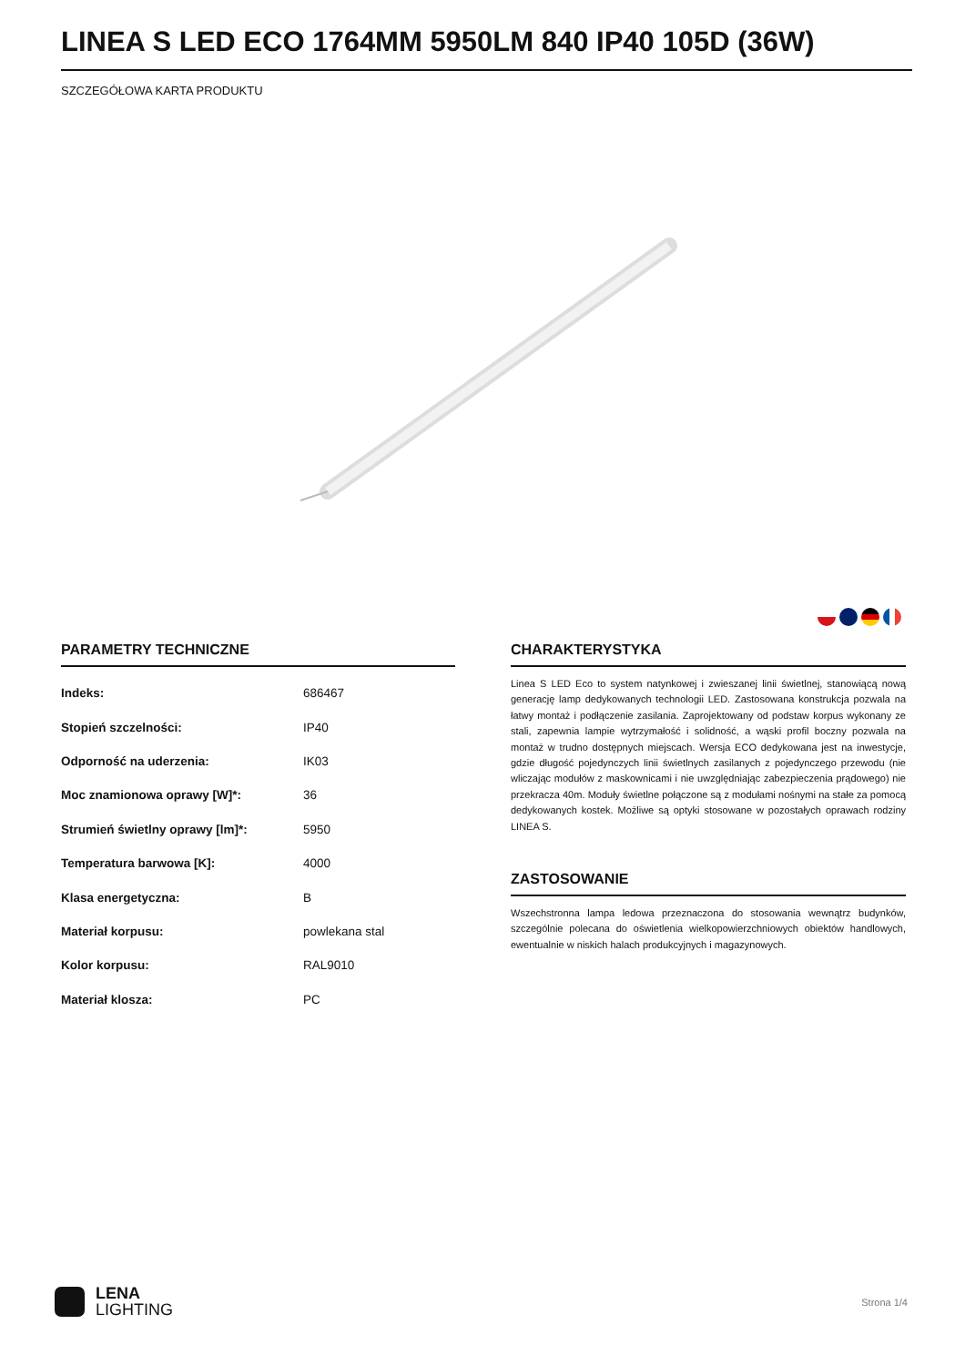LINEA S LED ECO 1764MM 5950LM 840 IP40 105D (36W)
SZCZEGÓŁOWA KARTA PRODUKTU
PARAMETRY TECHNICZNE
| Indeks: | 686467 |
| Stopień szczelności: | IP40 |
| Odporność na uderzenia: | IK03 |
| Moc znamionowa oprawy [W]*: | 36 |
| Strumień świetlny oprawy [lm]*: | 5950 |
| Temperatura barwowa [K]: | 4000 |
| Klasa energetyczna: | B |
| Materiał korpusu: | powlekana stal |
| Kolor korpusu: | RAL9010 |
| Materiał klosza: | PC |
CHARAKTERYSTYKA
Linea S LED Eco to system natynkowej i zwieszanej linii świetlnej, stanowiącą nową generację lamp dedykowanych technologii LED. Zastosowana konstrukcja pozwala na łatwy montaż i podłączenie zasilania. Zaprojektowany od podstaw korpus wykonany ze stali, zapewnia lampie wytrzymałość i solidność, a wąski profil boczny pozwala na montaż w trudno dostępnych miejscach. Wersja ECO dedykowana jest na inwestycje, gdzie długość pojedynczych linii świetlnych zasilanych z pojedynczego przewodu (nie wliczając modułów z maskownicami i nie uwzględniając zabezpieczenia prądowego) nie przekracza 40m. Moduły świetlne połączone są z modułami nośnymi na stałe za pomocą dedykowanych kostek. Możliwe są optyki stosowane w pozostałych oprawach rodziny LINEA S.
ZASTOSOWANIE
Wszechstronna lampa ledowa przeznaczona do stosowania wewnątrz budynków, szczególnie polecana do oświetlenia wielkopowierzchniowych obiektów handlowych, ewentualnie w niskich halach produkcyjnych i magazynowych.
LENA
LIGHTING
Strona 1/4